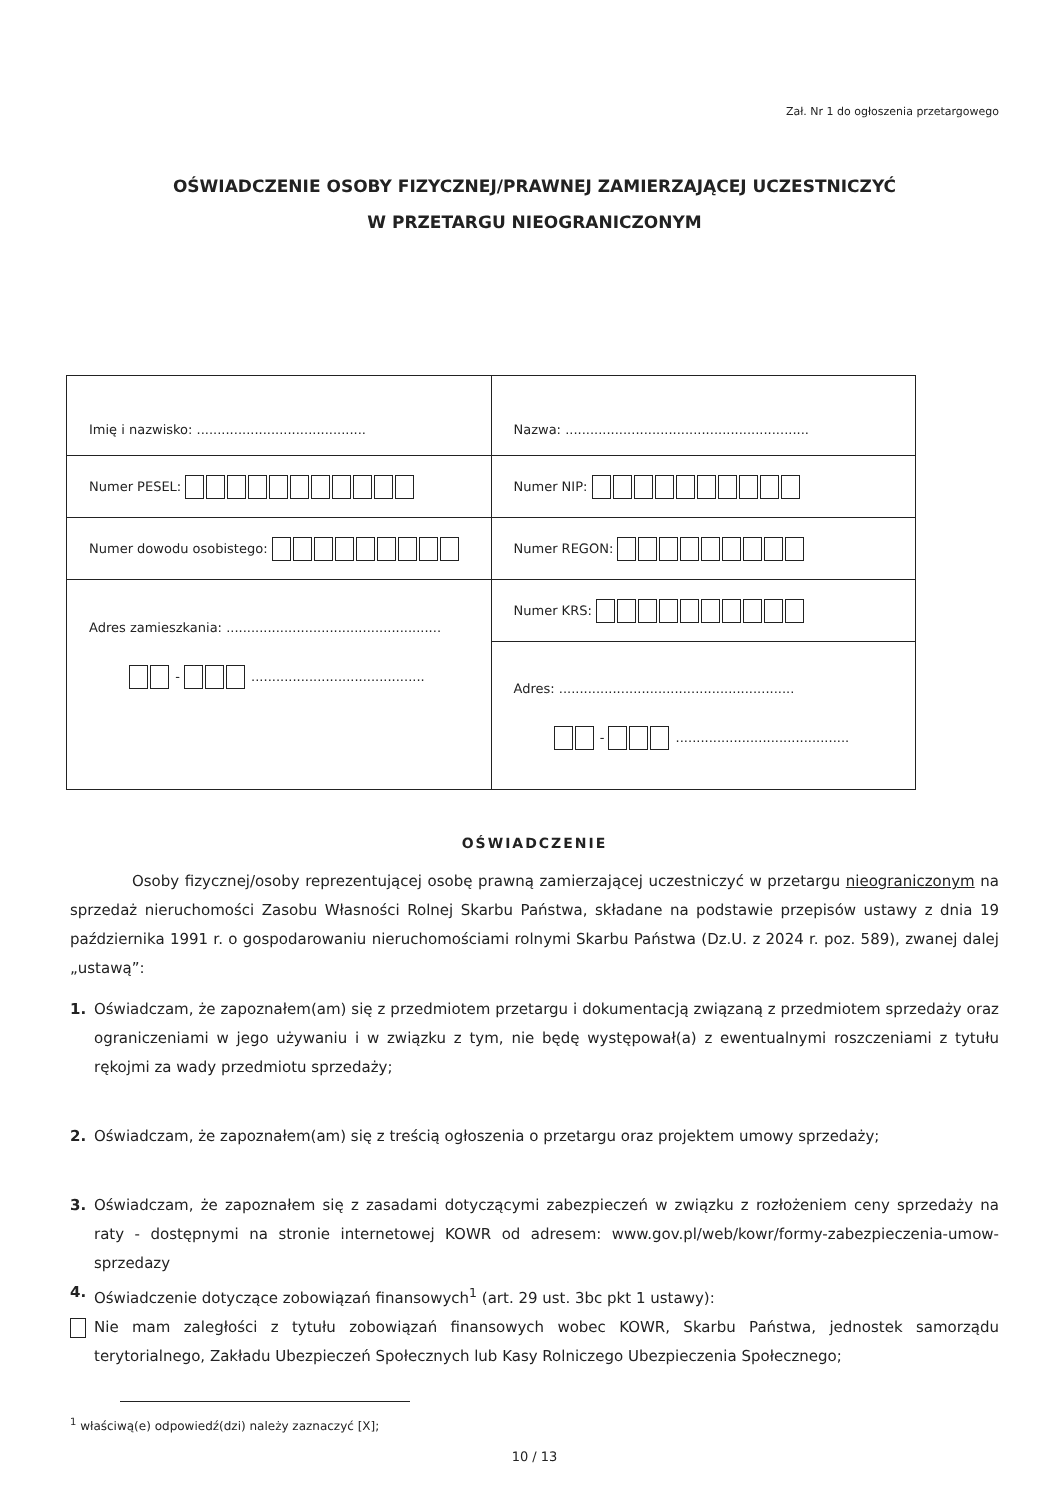Zał. Nr 1 do ogłoszenia przetargowego
OŚWIADCZENIE OSOBY FIZYCZNEJ/PRAWNEJ ZAMIERZAJĄCEJ UCZESTNICZYĆ
W PRZETARGU NIEOGRANICZONYM
| Imię i nazwisko: ......................................... | Nazwa: ........................................................... |
| Numer PESEL: | Numer NIP: |
| Numer dowodu osobistego: | Numer REGON: |
| Adres zamieszkania: .................................................... - .......................................... | Numer KRS: |
| | Adres: ......................................................... - .......................................... |
OŚWIADCZENIE
Osoby fizycznej/osoby reprezentującej osobę prawną zamierzającej uczestniczyć w przetargu nieograniczonym na sprzedaż nieruchomości Zasobu Własności Rolnej Skarbu Państwa, składane na podstawie przepisów ustawy z dnia 19 października 1991 r. o gospodarowaniu nieruchomościami rolnymi Skarbu Państwa (Dz.U. z 2024 r. poz. 589), zwanej dalej „ustawą”:
1. Oświadczam, że zapoznałem(am) się z przedmiotem przetargu i dokumentacją związaną z przedmiotem sprzedaży oraz ograniczeniami w jego używaniu i w związku z tym, nie będę występował(a) z ewentualnymi roszczeniami z tytułu rękojmi za wady przedmiotu sprzedaży;
2. Oświadczam, że zapoznałem(am) się z treścią ogłoszenia o przetargu oraz projektem umowy sprzedaży;
3. Oświadczam, że zapoznałem się z zasadami dotyczącymi zabezpieczeń w związku z rozłożeniem ceny sprzedaży na raty - dostępnymi na stronie internetowej KOWR od adresem: www.gov.pl/web/kowr/formy-zabezpieczenia-umow-sprzedazy
4. Oświadczenie dotyczące zobowiązań finansowych<sup>1</sup> (art. 29 ust. 3bc pkt 1 ustawy):
Nie mam zaległości z tytułu zobowiązań finansowych wobec KOWR, Skarbu Państwa, jednostek samorządu terytorialnego, Zakładu Ubezpieczeń Społecznych lub Kasy Rolniczego Ubezpieczenia Społecznego;
<sup>1</sup> właściwą(e) odpowiedź(dzi) należy zaznaczyć [X];
10 / 13